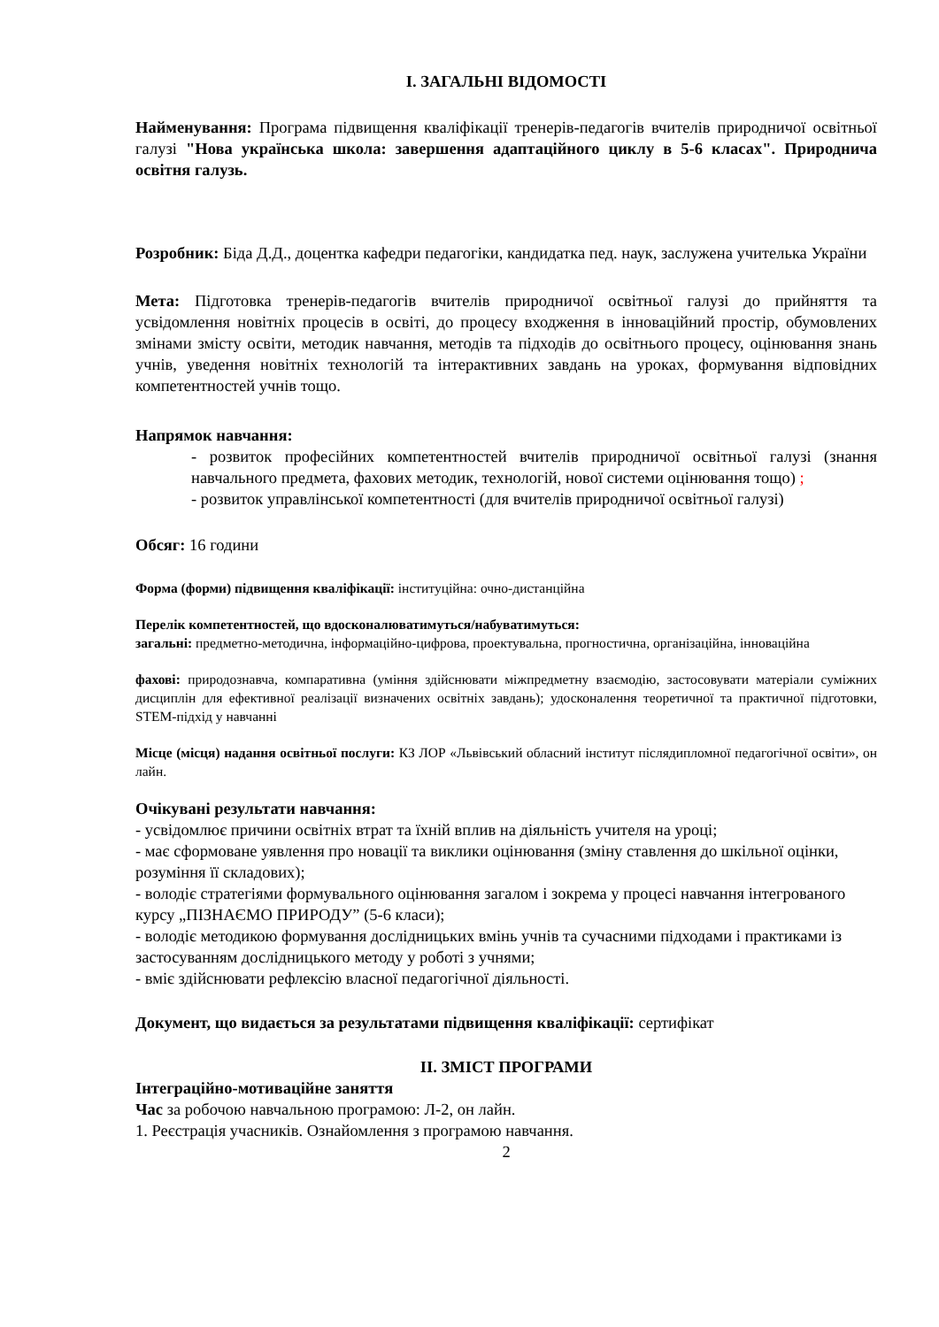І. ЗАГАЛЬНІ ВІДОМОСТІ
Найменування: Програма підвищення кваліфікації тренерів-педагогів вчителів природничої освітньої галузі "Нова українська школа: завершення адаптаційного циклу в 5-6 класах". Природнича освітня галузь.
Розробник: Біда Д.Д., доцентка кафедри педагогіки, кандидатка пед. наук, заслужена учителька України
Мета: Підготовка тренерів-педагогів вчителів природничої освітньої галузі до прийняття та усвідомлення новітніх процесів в освіті, до процесу входження в інноваційний простір, обумовлених змінами змісту освіти, методик навчання, методів та підходів до освітнього процесу, оцінювання знань учнів, уведення новітніх технологій та інтерактивних завдань на уроках, формування відповідних компетентностей учнів тощо.
Напрямок навчання:
- розвиток професійних компетентностей вчителів природничої освітньої галузі (знання навчального предмета, фахових методик, технологій, нової системи оцінювання тощо) ;
- розвиток управлінської компетентності (для вчителів природничої освітньої галузі)
Обсяг: 16 години
Форма (форми) підвищення кваліфікації: інституційна: очно-дистанційна
Перелік компетентностей, що вдосконалюватимуться/набуватимуться:
загальні: предметно-методична, інформаційно-цифрова, проектувальна, прогностична, організаційна, інноваційна
фахові: природознавча, компаративна (уміння здійснювати міжпредметну взаємодію, застосовувати матеріали суміжних дисциплін для ефективної реалізації визначених освітніх завдань); удосконалення теоретичної та практичної підготовки, STEM-підхід у навчанні
Місце (місця) надання освітньої послуги: КЗ ЛОР «Львівський обласний інститут післядипломної педагогічної освіти», он лайн.
Очікувані результати навчання:
- усвідомлює причини освітніх втрат та їхній вплив на діяльність учителя на уроці;
- має сформоване уявлення про новації та виклики оцінювання (зміну ставлення до шкільної оцінки, розуміння її складових);
- володіє стратегіями формувального оцінювання загалом і зокрема у процесі навчання інтегрованого курсу „ПІЗНАЄМО ПРИРОДУ” (5-6 класи);
- володіє методикою формування дослідницьких вмінь учнів та сучасними підходами і практиками із застосуванням дослідницького методу у роботі з учнями;
- вміє здійснювати рефлексію власної педагогічної діяльності.
Документ, що видається за результатами підвищення кваліфікації: сертифікат
ІІ. ЗМІСТ ПРОГРАМИ
Інтеграційно-мотиваційне заняття
Час за робочою навчальною програмою: Л-2, он лайн.
1. Реєстрація учасників. Ознайомлення з програмою навчання.
2